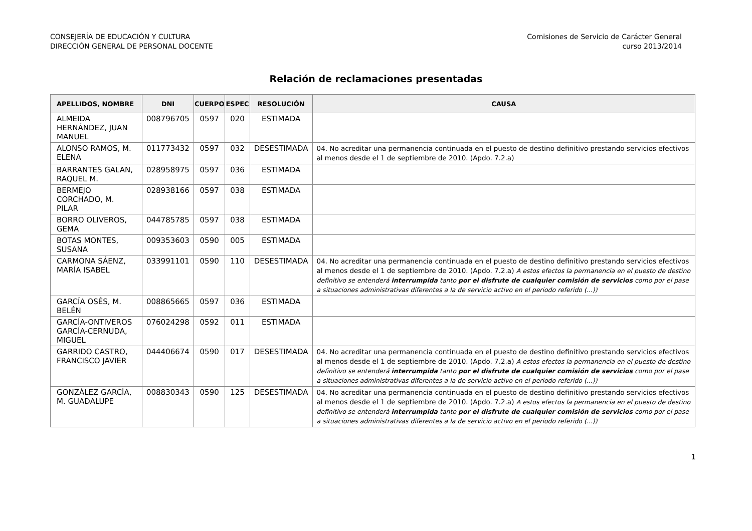CONSEJERÍA DE EDUCACIÓN Y CULTURA
DIRECCIÓN GENERAL DE PERSONAL DOCENTE
Comisiones de Servicio de Carácter General
curso 2013/2014
Relación de reclamaciones presentadas
| APELLIDOS, NOMBRE | DNI | CUERPO | ESPEC | RESOLUCIÓN | CAUSA |
| --- | --- | --- | --- | --- | --- |
| ALMEIDA HERNÁNDEZ, JUAN MANUEL | 008796705 | 0597 | 020 | ESTIMADA | |
| ALONSO RAMOS, M. ELENA | 011773432 | 0597 | 032 | DESESTIMADA | 04. No acreditar una permanencia continuada en el puesto de destino definitivo prestando servicios efectivos al menos desde el 1 de septiembre de 2010. (Apdo. 7.2.a) |
| BARRANTES GALAN, RAQUEL M. | 028958975 | 0597 | 036 | ESTIMADA | |
| BERMEJO CORCHADO, M. PILAR | 028938166 | 0597 | 038 | ESTIMADA | |
| BORRO OLIVEROS, GEMA | 044785785 | 0597 | 038 | ESTIMADA | |
| BOTAS MONTES, SUSANA | 009353603 | 0590 | 005 | ESTIMADA | |
| CARMONA SÁENZ, MARÍA ISABEL | 033991101 | 0590 | 110 | DESESTIMADA | 04. No acreditar una permanencia continuada en el puesto de destino definitivo prestando servicios efectivos al menos desde el 1 de septiembre de 2010. (Apdo. 7.2.a) A estos efectos la permanencia en el puesto de destino definitivo se entenderá interrumpida tanto por el disfrute de cualquier comisión de servicios como por el pase a situaciones administrativas diferentes a la de servicio activo en el periodo referido (...)) |
| GARCÍA OSÉS, M. BELÉN | 008865665 | 0597 | 036 | ESTIMADA | |
| GARCÍA-ONTIVEROS GARCÍA-CERNUDA, MIGUEL | 076024298 | 0592 | 011 | ESTIMADA | |
| GARRIDO CASTRO, FRANCISCO JAVIER | 044406674 | 0590 | 017 | DESESTIMADA | 04. No acreditar una permanencia continuada en el puesto de destino definitivo prestando servicios efectivos al menos desde el 1 de septiembre de 2010. (Apdo. 7.2.a) A estos efectos la permanencia en el puesto de destino definitivo se entenderá interrumpida tanto por el disfrute de cualquier comisión de servicios como por el pase a situaciones administrativas diferentes a la de servicio activo en el periodo referido (...)) |
| GONZÁLEZ GARCÍA, M. GUADALUPE | 008830343 | 0590 | 125 | DESESTIMADA | 04. No acreditar una permanencia continuada en el puesto de destino definitivo prestando servicios efectivos al menos desde el 1 de septiembre de 2010. (Apdo. 7.2.a) A estos efectos la permanencia en el puesto de destino definitivo se entenderá interrumpida tanto por el disfrute de cualquier comisión de servicios como por el pase a situaciones administrativas diferentes a la de servicio activo en el periodo referido (...)) |
1